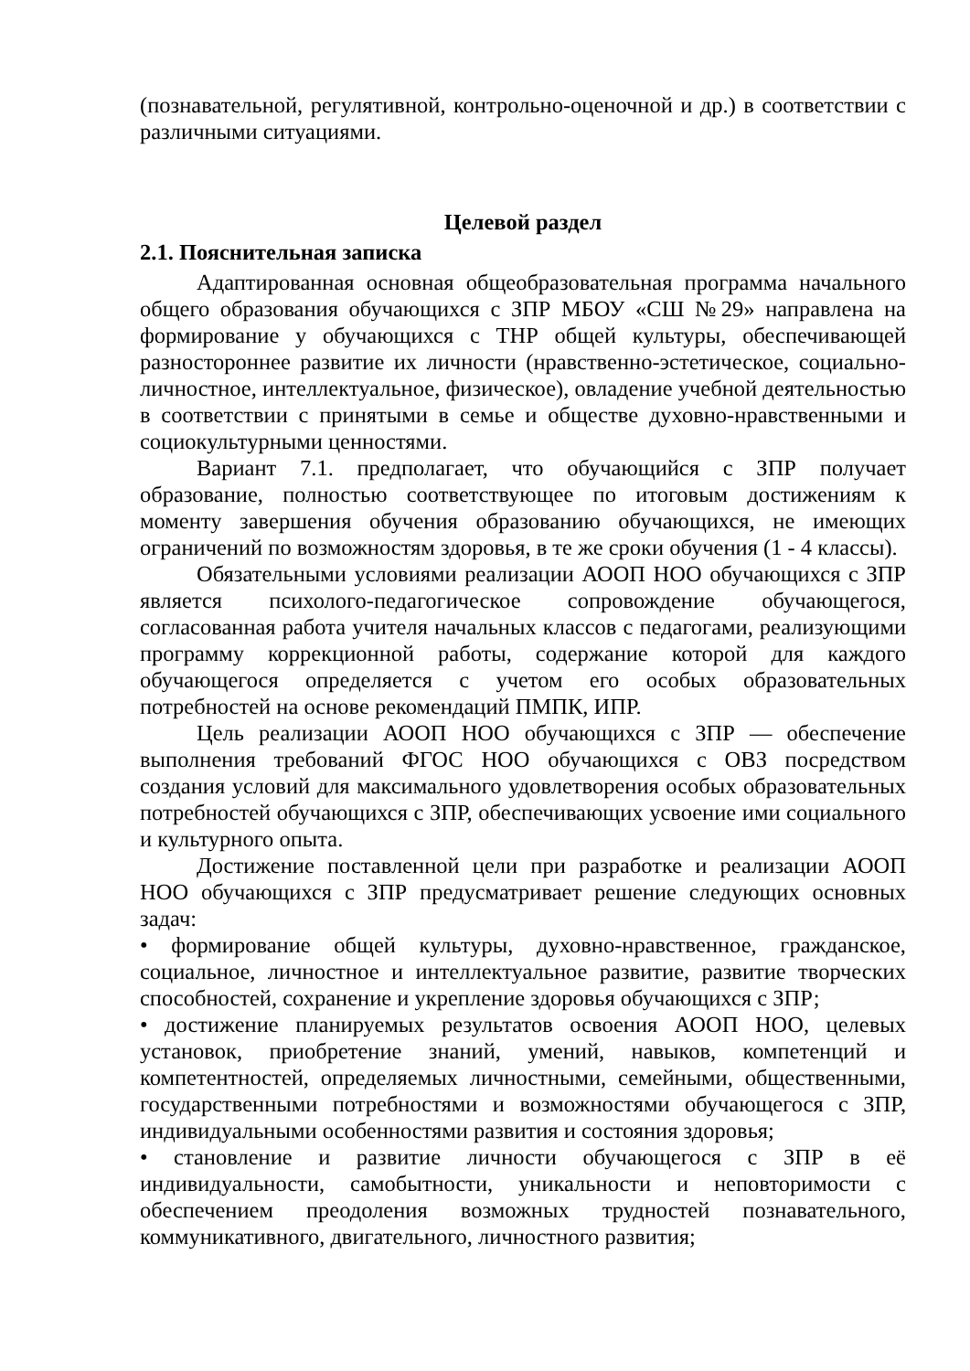(познавательной, регулятивной, контрольно-оценочной и др.) в соответствии с различными ситуациями.
Целевой раздел
2.1. Пояснительная записка
Адаптированная основная общеобразовательная программа начального общего образования обучающихся с ЗПР МБОУ «СШ №29» направлена на формирование у обучающихся с ТНР общей культуры, обеспечивающей разностороннее развитие их личности (нравственно-эстетическое, социально-личностное, интеллектуальное, физическое), овладение учебной деятельностью в соответствии с принятыми в семье и обществе духовно-нравственными и социокультурными ценностями.
Вариант 7.1. предполагает, что обучающийся с ЗПР получает образование, полностью соответствующее по итоговым достижениям к моменту завершения обучения образованию обучающихся, не имеющих ограничений по возможностям здоровья, в те же сроки обучения (1 - 4 классы).
Обязательными условиями реализации АООП НОО обучающихся с ЗПР является психолого-педагогическое сопровождение обучающегося, согласованная работа учителя начальных классов с педагогами, реализующими программу коррекционной работы, содержание которой для каждого обучающегося определяется с учетом его особых образовательных потребностей на основе рекомендаций ПМПК, ИПР.
Цель реализации АООП НОО обучающихся с ЗПР — обеспечение выполнения требований ФГОС НОО обучающихся с ОВЗ посредством создания условий для максимального удовлетворения особых образовательных потребностей обучающихся с ЗПР, обеспечивающих усвоение ими социального и культурного опыта.
Достижение поставленной цели при разработке и реализации АООП НОО обучающихся с ЗПР предусматривает решение следующих основных задач:
• формирование общей культуры, духовно-нравственное, гражданское, социальное, личностное и интеллектуальное развитие, развитие творческих способностей, сохранение и укрепление здоровья обучающихся с ЗПР;
• достижение планируемых результатов освоения АООП НОО, целевых установок, приобретение знаний, умений, навыков, компетенций и компетентностей, определяемых личностными, семейными, общественными, государственными потребностями и возможностями обучающегося с ЗПР, индивидуальными особенностями развития и состояния здоровья;
• становление и развитие личности обучающегося с ЗПР в её индивидуальности, самобытности, уникальности и неповторимости с обеспечением преодоления возможных трудностей познавательного, коммуникативного, двигательного, личностного развития;